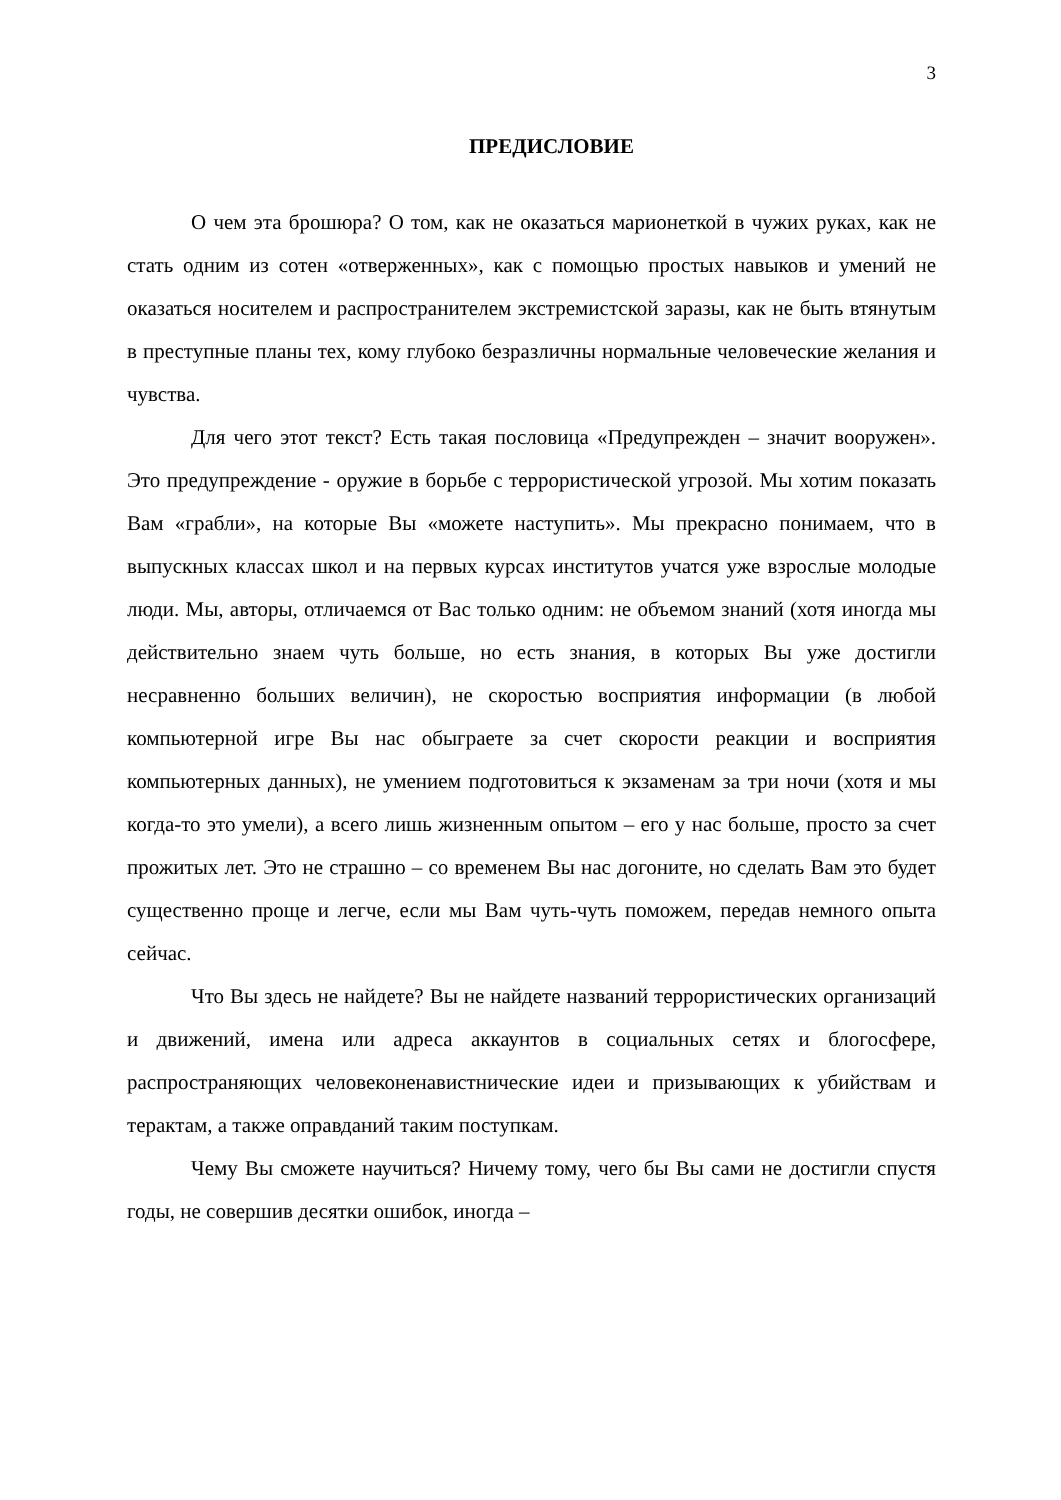3
ПРЕДИСЛОВИЕ
О чем эта брошюра? О том, как не оказаться марионеткой в чужих руках, как не стать одним из сотен «отверженных», как с помощью простых навыков и умений не оказаться носителем и распространителем экстремистской заразы, как не быть втянутым в преступные планы тех, кому глубоко безразличны нормальные человеческие желания и чувства.
Для чего этот текст? Есть такая пословица «Предупрежден – значит вооружен». Это предупреждение - оружие в борьбе с террористической угрозой. Мы хотим показать Вам «грабли», на которые Вы «можете наступить». Мы прекрасно понимаем, что в выпускных классах школ и на первых курсах институтов учатся уже взрослые молодые люди. Мы, авторы, отличаемся от Вас только одним: не объемом знаний (хотя иногда мы действительно знаем чуть больше, но есть знания, в которых Вы уже достигли несравненно больших величин), не скоростью восприятия информации (в любой компьютерной игре Вы нас обыграете за счет скорости реакции и восприятия компьютерных данных), не умением подготовиться к экзаменам за три ночи (хотя и мы когда-то это умели), а всего лишь жизненным опытом – его у нас больше, просто за счет прожитых лет. Это не страшно – со временем Вы нас догоните, но сделать Вам это будет существенно проще и легче, если мы Вам чуть-чуть поможем, передав немного опыта сейчас.
Что Вы здесь не найдете? Вы не найдете названий террористических организаций и движений, имена или адреса аккаунтов в социальных сетях и блогосфере, распространяющих человеконенавистнические идеи и призывающих к убийствам и терактам, а также оправданий таким поступкам.
Чему Вы сможете научиться? Ничему тому, чего бы Вы сами не достигли спустя годы, не совершив десятки ошибок, иногда –